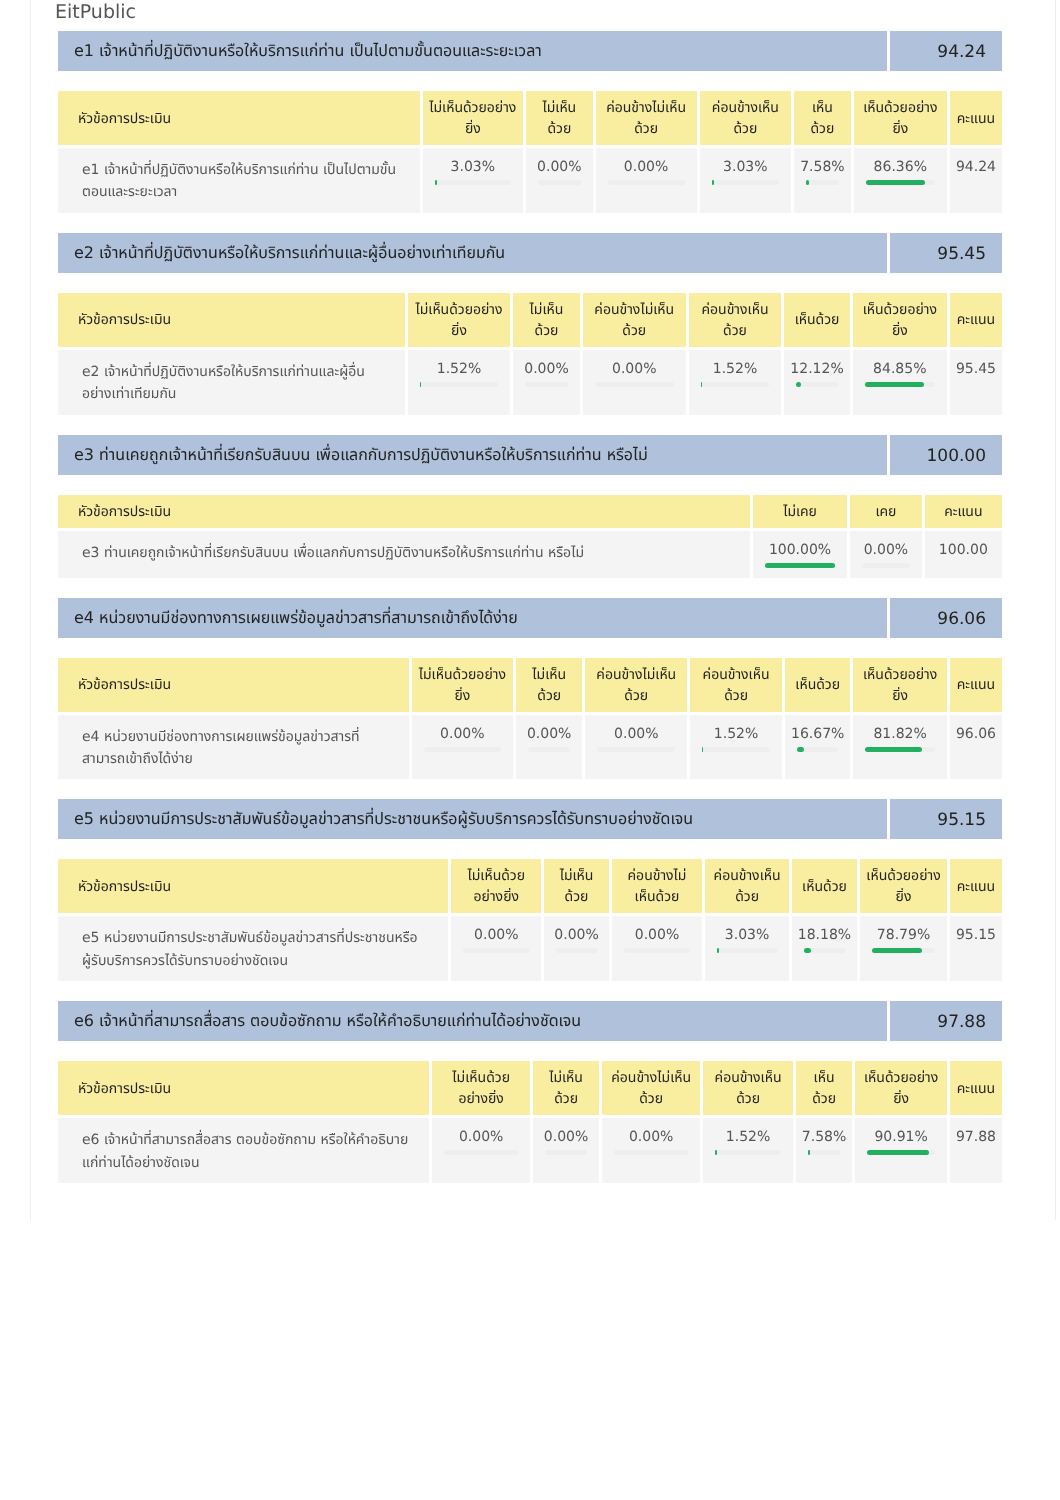EitPublic
| e1 เจ้าหน้าที่ปฏิบัติงานหรือให้บริการแก่ท่าน เป็นไปตามขั้นตอนและระยะเวลา | 94.24 |
| หัวข้อการประเมิน | ไม่เห็นด้วยอย่างยิ่ง | ไม่เห็นด้วย | ค่อนข้างไม่เห็นด้วย | ค่อนข้างเห็นด้วย | เห็นด้วย | เห็นด้วยอย่างยิ่ง | คะแนน |
| --- | --- | --- | --- | --- | --- | --- | --- |
| e1 เจ้าหน้าที่ปฏิบัติงานหรือให้บริการแก่ท่าน เป็นไปตามขั้นตอนและระยะเวลา | 3.03% | 0.00% | 0.00% | 3.03% | 7.58% | 86.36% | 94.24 |
| e2 เจ้าหน้าที่ปฏิบัติงานหรือให้บริการแก่ท่านและผู้อื่นอย่างเท่าเทียมกัน | 95.45 |
| หัวข้อการประเมิน | ไม่เห็นด้วยอย่างยิ่ง | ไม่เห็นด้วย | ค่อนข้างไม่เห็นด้วย | ค่อนข้างเห็นด้วย | เห็นด้วย | เห็นด้วยอย่างยิ่ง | คะแนน |
| --- | --- | --- | --- | --- | --- | --- | --- |
| e2 เจ้าหน้าที่ปฏิบัติงานหรือให้บริการแก่ท่านและผู้อื่นอย่างเท่าเทียมกัน | 1.52% | 0.00% | 0.00% | 1.52% | 12.12% | 84.85% | 95.45 |
| e3 ท่านเคยถูกเจ้าหน้าที่เรียกรับสินบน เพื่อแลกกับการปฏิบัติงานหรือให้บริการแก่ท่าน หรือไม่ | 100.00 |
| หัวข้อการประเมิน | ไม่เคย | เคย | คะแนน |
| --- | --- | --- | --- |
| e3 ท่านเคยถูกเจ้าหน้าที่เรียกรับสินบน เพื่อแลกกับการปฏิบัติงานหรือให้บริการแก่ท่าน หรือไม่ | 100.00% | 0.00% | 100.00 |
| e4 หน่วยงานมีช่องทางการเผยแพร่ข้อมูลข่าวสารที่สามารถเข้าถึงได้ง่าย | 96.06 |
| หัวข้อการประเมิน | ไม่เห็นด้วยอย่างยิ่ง | ไม่เห็นด้วย | ค่อนข้างไม่เห็นด้วย | ค่อนข้างเห็นด้วย | เห็นด้วย | เห็นด้วยอย่างยิ่ง | คะแนน |
| --- | --- | --- | --- | --- | --- | --- | --- |
| e4 หน่วยงานมีช่องทางการเผยแพร่ข้อมูลข่าวสารที่สามารถเข้าถึงได้ง่าย | 0.00% | 0.00% | 0.00% | 1.52% | 16.67% | 81.82% | 96.06 |
| e5 หน่วยงานมีการประชาสัมพันธ์ข้อมูลข่าวสารที่ประชาชนหรือผู้รับบริการควรได้รับทราบอย่างชัดเจน | 95.15 |
| หัวข้อการประเมิน | ไม่เห็นด้วยอย่างยิ่ง | ไม่เห็นด้วย | ค่อนข้างไม่เห็นด้วย | ค่อนข้างเห็นด้วย | เห็นด้วย | เห็นด้วยอย่างยิ่ง | คะแนน |
| --- | --- | --- | --- | --- | --- | --- | --- |
| e5 หน่วยงานมีการประชาสัมพันธ์ข้อมูลข่าวสารที่ประชาชนหรือผู้รับบริการควรได้รับทราบอย่างชัดเจน | 0.00% | 0.00% | 0.00% | 3.03% | 18.18% | 78.79% | 95.15 |
| e6 เจ้าหน้าที่สามารถสื่อสาร ตอบข้อซักถาม หรือให้คำอธิบายแก่ท่านได้อย่างชัดเจน | 97.88 |
| หัวข้อการประเมิน | ไม่เห็นด้วยอย่างยิ่ง | ไม่เห็นด้วย | ค่อนข้างไม่เห็นด้วย | ค่อนข้างเห็นด้วย | เห็นด้วย | เห็นด้วยอย่างยิ่ง | คะแนน |
| --- | --- | --- | --- | --- | --- | --- | --- |
| e6 เจ้าหน้าที่สามารถสื่อสาร ตอบข้อซักถาม หรือให้คำอธิบายแก่ท่านได้อย่างชัดเจน | 0.00% | 0.00% | 0.00% | 1.52% | 7.58% | 90.91% | 97.88 |